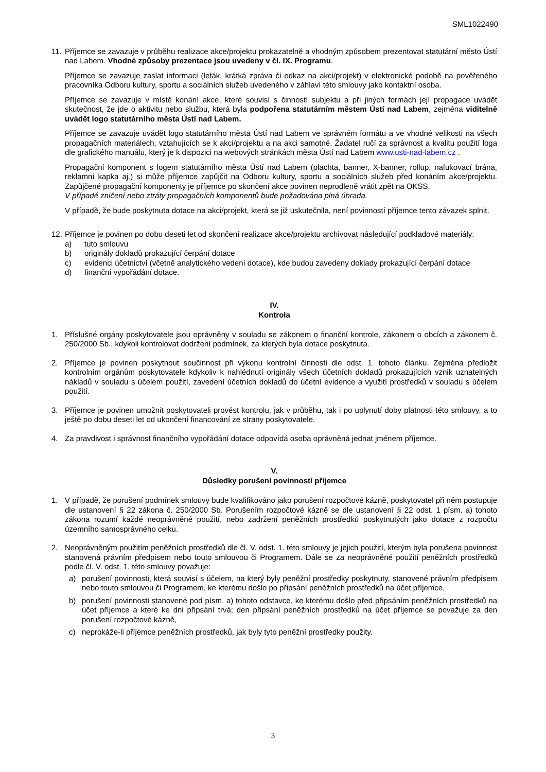SML1022490
11.
Příjemce se zavazuje v průběhu realizace akce/projektu prokazatelně a vhodným způsobem prezentovat statutární město Ústí nad Labem. Vhodné způsoby prezentace jsou uvedeny v čl. IX. Programu.
Příjemce se zavazuje zaslat informaci (leták, krátká zpráva či odkaz na akci/projekt) v elektronické podobě na pověřeného pracovníka Odboru kultury, sportu a sociálních služeb uvedeného v záhlaví této smlouvy jako kontaktní osoba.
Příjemce se zavazuje v místě konání akce, které souvisí s činností subjektu a při jiných formách její propagace uvádět skutečnost, že jde o aktivitu nebo službu, která byla podpořena statutárním městem Ústí nad Labem, zejména viditelně uvádět logo statutárního města Ústí nad Labem.
Příjemce se zavazuje uvádět logo statutárního města Ústí nad Labem ve správném formátu a ve vhodné velikosti na všech propagačních materiálech, vztahujících se k akci/projektu a na akci samotné. Žadatel ručí za správnost a kvalitu použití loga dle grafického manuálu, který je k dispozici na webových stránkách města Ústí nad Labem www.usti-nad-labem.cz .
Propagační komponent s logem statutárního města Ústí nad Labem (plachta, banner, X-banner, rollup, nafukovací brána, reklamní kapka aj.) si může příjemce zapůjčit na Odboru kultury, sportu a sociálních služeb před konáním akce/projektu. Zapůjčené propagační komponenty je příjemce po skončení akce povinen neprodleně vrátit zpět na OKSS.
V případě zničení nebo ztráty propagačních komponentů bude požadována plná úhrada.
V případě, že bude poskytnuta dotace na akci/projekt, která se již uskutečnila, není povinností příjemce tento závazek splnit.
12.
Příjemce je povinen po dobu deseti let od skončení realizace akce/projektu archivovat následující podkladové materiály:
a) tuto smlouvu
b) originály dokladů prokazující čerpání dotace
c) evidenci účetnictví (včetně analytického vedení dotace), kde budou zavedeny doklady prokazující čerpání dotace
d) finanční vypořádání dotace.
IV.
Kontrola
1. Příslušné orgány poskytovatele jsou oprávněny v souladu se zákonem o finanční kontrole, zákonem o obcích a zákonem č. 250/2000 Sb., kdykoli kontrolovat dodržení podmínek, za kterých byla dotace poskytnuta.
2. Příjemce je povinen poskytnout součinnost při výkonu kontrolní činnosti dle odst. 1. tohoto článku. Zejména předložit kontrolním orgánům poskytovatele kdykoliv k nahlédnutí originály všech účetních dokladů prokazujících vznik uznatelných nákladů v souladu s účelem použití, zavedení účetních dokladů do účetní evidence a využití prostředků v souladu s účelem použití.
3. Příjemce je povinen umožnit poskytovateli provést kontrolu, jak v průběhu, tak i po uplynutí doby platnosti této smlouvy, a to ještě po dobu deseti let od ukončení financování ze strany poskytovatele.
4. Za pravdivost i správnost finančního vypořádání dotace odpovídá osoba oprávněná jednat jménem příjemce.
V.
Důsledky porušení povinností příjemce
1. V případě, že porušení podmínek smlouvy bude kvalifikováno jako porušení rozpočtové kázně, poskytovatel při něm postupuje dle ustanovení § 22 zákona č. 250/2000 Sb. Porušením rozpočtové kázně se dle ustanovení § 22 odst. 1 písm. a) tohoto zákona rozumí každé neoprávněné použití, nebo zadržení peněžních prostředků poskytnutých jako dotace z rozpočtu územního samosprávného celku.
2. Neoprávněným použitím peněžních prostředků dle čl. V. odst. 1. této smlouvy je jejich použití, kterým byla porušena povinnost stanovená právním předpisem nebo touto smlouvou či Programem. Dále se za neoprávněné použití peněžních prostředků podle čl. V. odst. 1. této smlouvy považuje:
a) porušení povinnosti, která souvisí s účelem, na který byly peněžní prostředky poskytnuty, stanovené právním předpisem nebo touto smlouvou či Programem, ke kterému došlo po připsání peněžních prostředků na účet příjemce,
b) porušení povinnosti stanovené pod písm. a) tohoto odstavce, ke kterému došlo před připsáním peněžních prostředků na účet příjemce a které ke dni připsání trvá; den připsání peněžních prostředků na účet příjemce se považuje za den porušení rozpočtové kázně,
c) neprokáže-li příjemce peněžních prostředků, jak byly tyto peněžní prostředky použity.
3